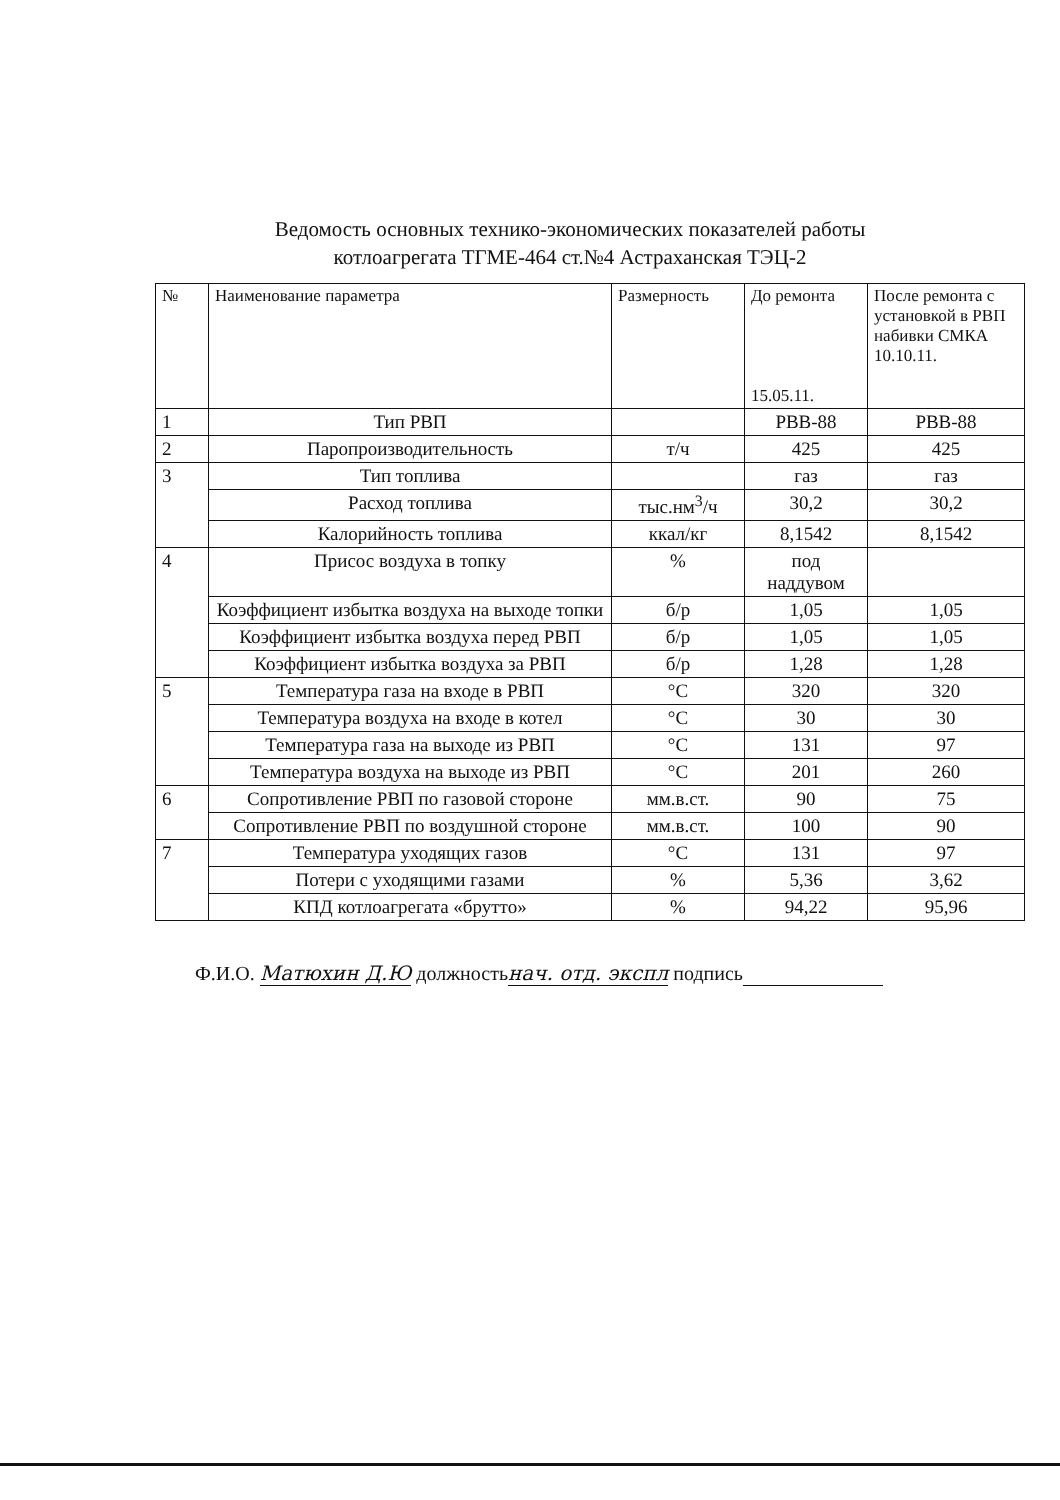Ведомость основных технико-экономических показателей работы
котлоагрегата ТГМЕ-464 ст.№4 Астраханская ТЭЦ-2
| № | Наименование параметра | Размерность | До ремонта 15.05.11. | После ремонта с установкой в РВП набивки СМКА 10.10.11. |
| --- | --- | --- | --- | --- |
| 1 | Тип РВП | | РВВ-88 | РВВ-88 |
| 2 | Паропроизводительность | т/ч | 425 | 425 |
| 3 | Тип топлива | | газ | газ |
| | Расход топлива | тыс.нм<sup>3</sup>/ч | 30,2 | 30,2 |
| | Калорийность топлива | ккал/кг | 8,1542 | 8,1542 |
| 4 | Присос воздуха в топку | % | под наддувом | |
| | Коэффициент избытка воздуха на выходе топки | б/р | 1,05 | 1,05 |
| | Коэффициент избытка воздуха перед РВП | б/р | 1,05 | 1,05 |
| | Коэффициент избытка воздуха за РВП | б/р | 1,28 | 1,28 |
| 5 | Температура газа на входе в РВП | °С | 320 | 320 |
| | Температура воздуха на входе в котел | °С | 30 | 30 |
| | Температура газа на выходе из РВП | °С | 131 | 97 |
| | Температура воздуха на выходе из РВП | °С | 201 | 260 |
| 6 | Сопротивление РВП по газовой стороне | мм.в.ст. | 90 | 75 |
| | Сопротивление РВП по воздушной стороне | мм.в.ст. | 100 | 90 |
| 7 | Температура уходящих газов | °С | 131 | 97 |
| | Потери с уходящими газами | % | 5,36 | 3,62 |
| | КПД котлоагрегата «брутто» | % | 94,22 | 95,96 |
Ф.И.О. Матюхин Д.Ю должностьнач. отд. экспл подпись